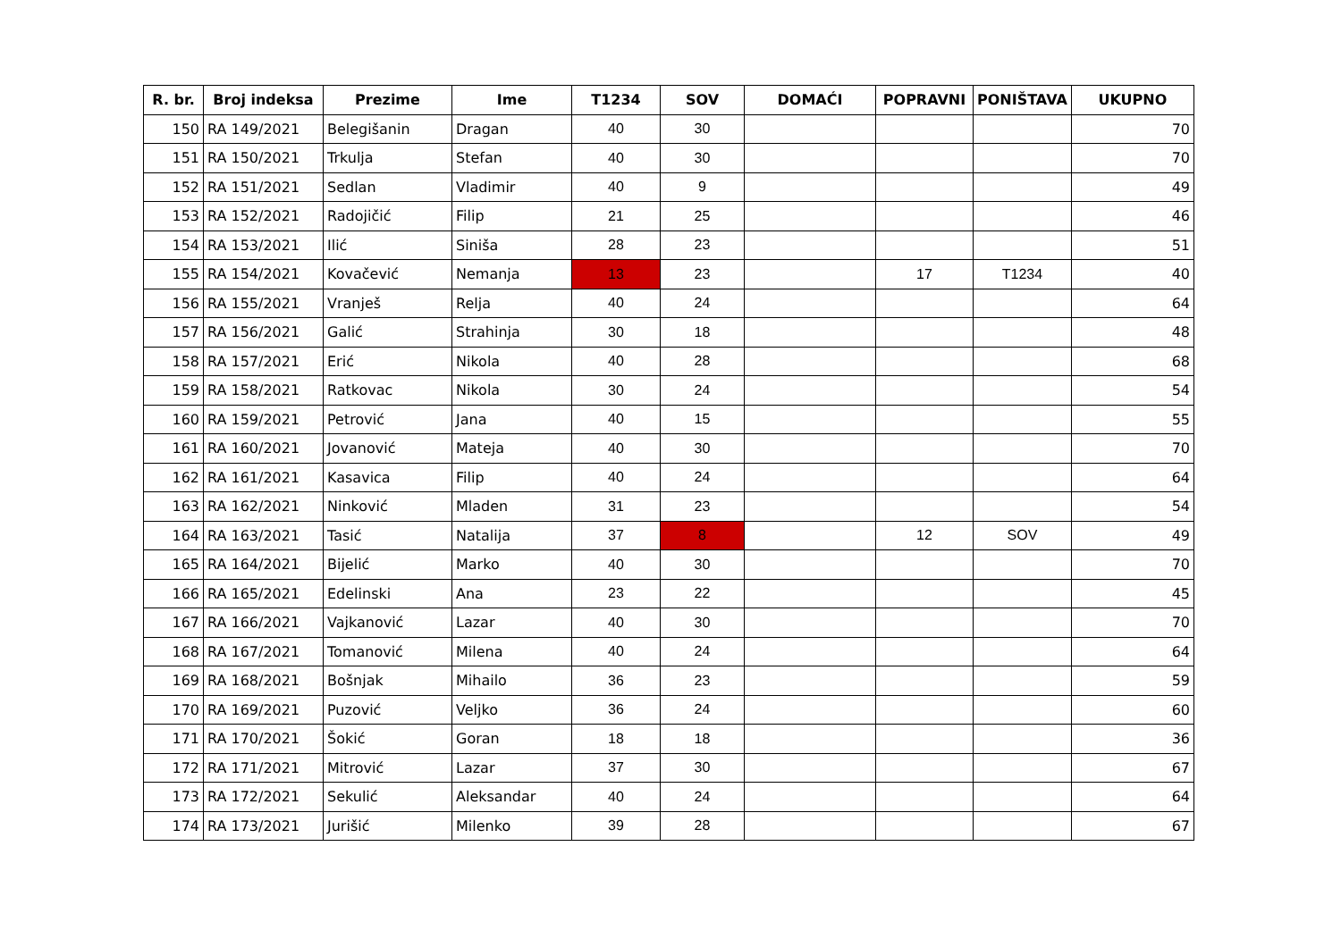| R. br. | Broj indeksa | Prezime | Ime | T1234 | SOV | DOMAĆI | POPRAVNI | PONIŠTAVA | UKUPNO |
| --- | --- | --- | --- | --- | --- | --- | --- | --- | --- |
| 150 | RA 149/2021 | Belegišanin | Dragan | 40 | 30 | | | | 70 |
| 151 | RA 150/2021 | Trkulja | Stefan | 40 | 30 | | | | 70 |
| 152 | RA 151/2021 | Sedlan | Vladimir | 40 | 9 | | | | 49 |
| 153 | RA 152/2021 | Radojičić | Filip | 21 | 25 | | | | 46 |
| 154 | RA 153/2021 | Ilić | Siniša | 28 | 23 | | | | 51 |
| 155 | RA 154/2021 | Kovačević | Nemanja | 13 | 23 | | 17 | T1234 | 40 |
| 156 | RA 155/2021 | Vranješ | Relja | 40 | 24 | | | | 64 |
| 157 | RA 156/2021 | Galić | Strahinja | 30 | 18 | | | | 48 |
| 158 | RA 157/2021 | Erić | Nikola | 40 | 28 | | | | 68 |
| 159 | RA 158/2021 | Ratkovac | Nikola | 30 | 24 | | | | 54 |
| 160 | RA 159/2021 | Petrović | Jana | 40 | 15 | | | | 55 |
| 161 | RA 160/2021 | Jovanović | Mateja | 40 | 30 | | | | 70 |
| 162 | RA 161/2021 | Kasavica | Filip | 40 | 24 | | | | 64 |
| 163 | RA 162/2021 | Ninković | Mladen | 31 | 23 | | | | 54 |
| 164 | RA 163/2021 | Tasić | Natalija | 37 | 8 | | 12 | SOV | 49 |
| 165 | RA 164/2021 | Bijelić | Marko | 40 | 30 | | | | 70 |
| 166 | RA 165/2021 | Edelinski | Ana | 23 | 22 | | | | 45 |
| 167 | RA 166/2021 | Vajkanović | Lazar | 40 | 30 | | | | 70 |
| 168 | RA 167/2021 | Tomanović | Milena | 40 | 24 | | | | 64 |
| 169 | RA 168/2021 | Bošnjak | Mihailo | 36 | 23 | | | | 59 |
| 170 | RA 169/2021 | Puzović | Veljko | 36 | 24 | | | | 60 |
| 171 | RA 170/2021 | Šokić | Goran | 18 | 18 | | | | 36 |
| 172 | RA 171/2021 | Mitrović | Lazar | 37 | 30 | | | | 67 |
| 173 | RA 172/2021 | Sekulić | Aleksandar | 40 | 24 | | | | 64 |
| 174 | RA 173/2021 | Jurišić | Milenko | 39 | 28 | | | | 67 |